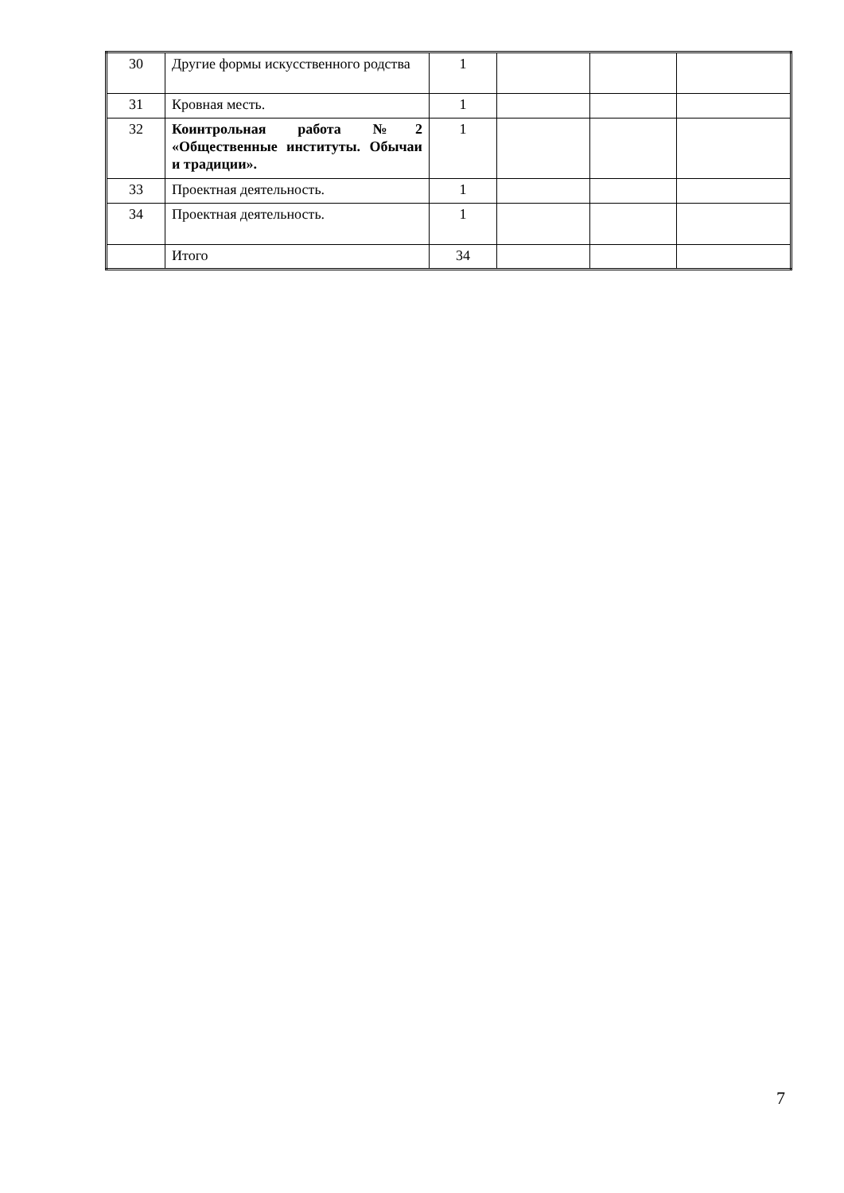| 30 | Другие формы искусственного родства | 1 | | | |
| 31 | Кровная месть. | 1 | | | |
| 32 | Коинтрольная работа №2 «Общественные институты. Обычаи и традиции». | 1 | | | |
| 33 | Проектная деятельность. | 1 | | | |
| 34 | Проектная деятельность. | 1 | | | |
| | Итого | 34 | | | |
7